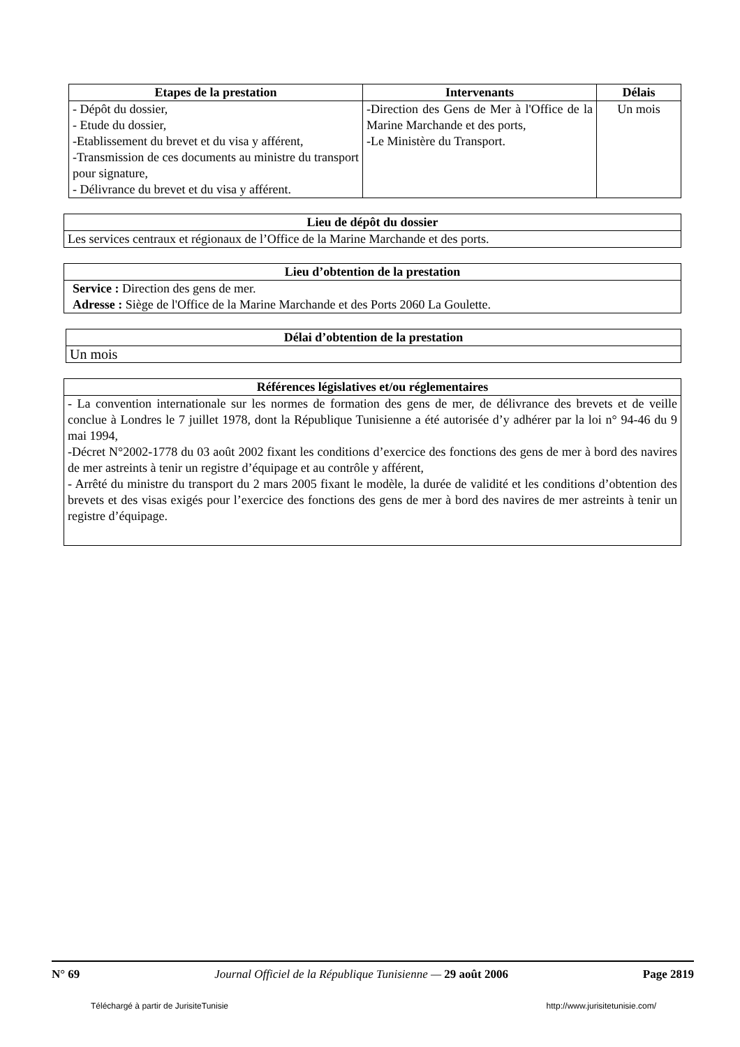| Etapes de la prestation | Intervenants | Délais |
| --- | --- | --- |
| - Dépôt du dossier, - Etude du dossier, -Etablissement du brevet et du visa y afférent, -Transmission de ces documents au ministre du transport pour signature, - Délivrance du brevet et du visa y afférent. | -Direction des Gens de Mer à l'Office de la Marine Marchande et des ports, -Le Ministère du Transport. | Un mois |
| Lieu de dépôt du dossier |
| --- |
| Les services centraux et régionaux de l’Office de la Marine Marchande et des ports. |
| Lieu d’obtention de la prestation |
| --- |
| Service : Direction des gens de mer. Adresse : Siège de l'Office de la Marine Marchande et des Ports 2060 La Goulette. |
| Délai d’obtention de la prestation |
| --- |
| Un mois |
| Références législatives et/ou réglementaires |
| --- |
| - La convention internationale sur les normes de formation des gens de mer, de délivrance des brevets et de veille conclue à Londres le 7 juillet 1978, dont la République Tunisienne a été autorisée d’y adhérer par la loi n° 94-46 du 9 mai 1994, -Décret N°2002-1778 du 03 août 2002 fixant les conditions d’exercice des fonctions des gens de mer à bord des navires de mer astreints à tenir un registre d’équipage et au contrôle y afférent, - Arrêté du ministre du transport du 2 mars 2005 fixant le modèle, la durée de validité et les conditions d’obtention des brevets et des visas exigés pour l’exercice des fonctions des gens de mer à bord des navires de mer astreints à tenir un registre d’équipage. |
N° 69 Journal Officiel de la République Tunisienne — 29 août 2006 Page 2819
Téléchargé à partir de JurisiteTunisie http://www.jurisitetunisie.com/